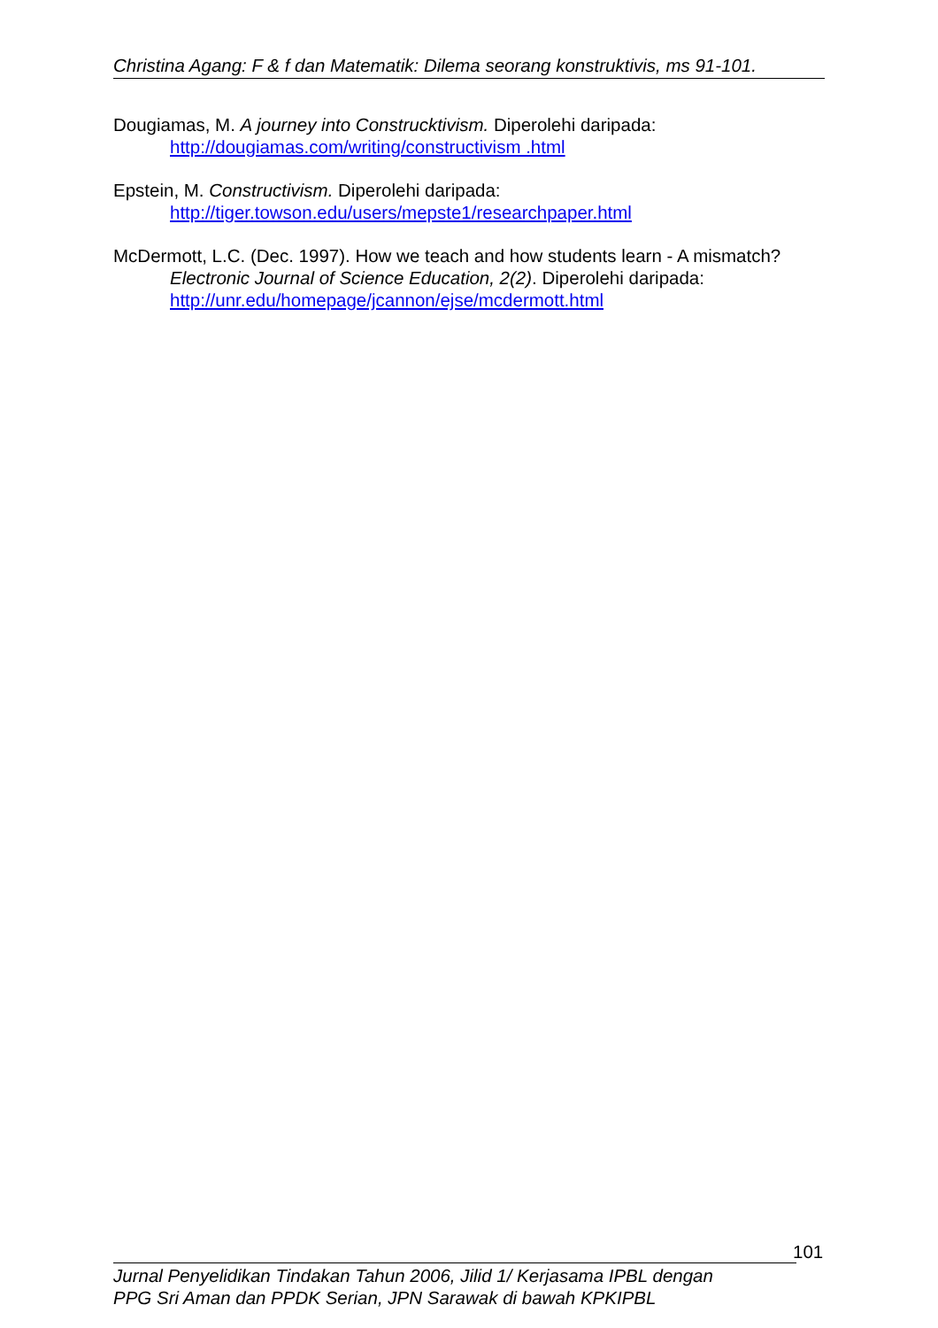Christina Agang: F & f dan Matematik: Dilema seorang konstruktivis, ms 91-101.
Dougiamas, M. A journey into Construcktivism. Diperolehi daripada:
http://dougiamas.com/writing/constructivism .html
Epstein, M. Constructivism. Diperolehi daripada:
http://tiger.towson.edu/users/mepste1/researchpaper.html
McDermott, L.C. (Dec. 1997). How we teach and how students learn - A mismatch? Electronic Journal of Science Education, 2(2). Diperolehi daripada: http://unr.edu/homepage/jcannon/ejse/mcdermott.html
101
Jurnal Penyelidikan Tindakan Tahun 2006, Jilid 1/ Kerjasama IPBL dengan
PPG Sri Aman dan PPDK Serian, JPN Sarawak di bawah KPKIPBL